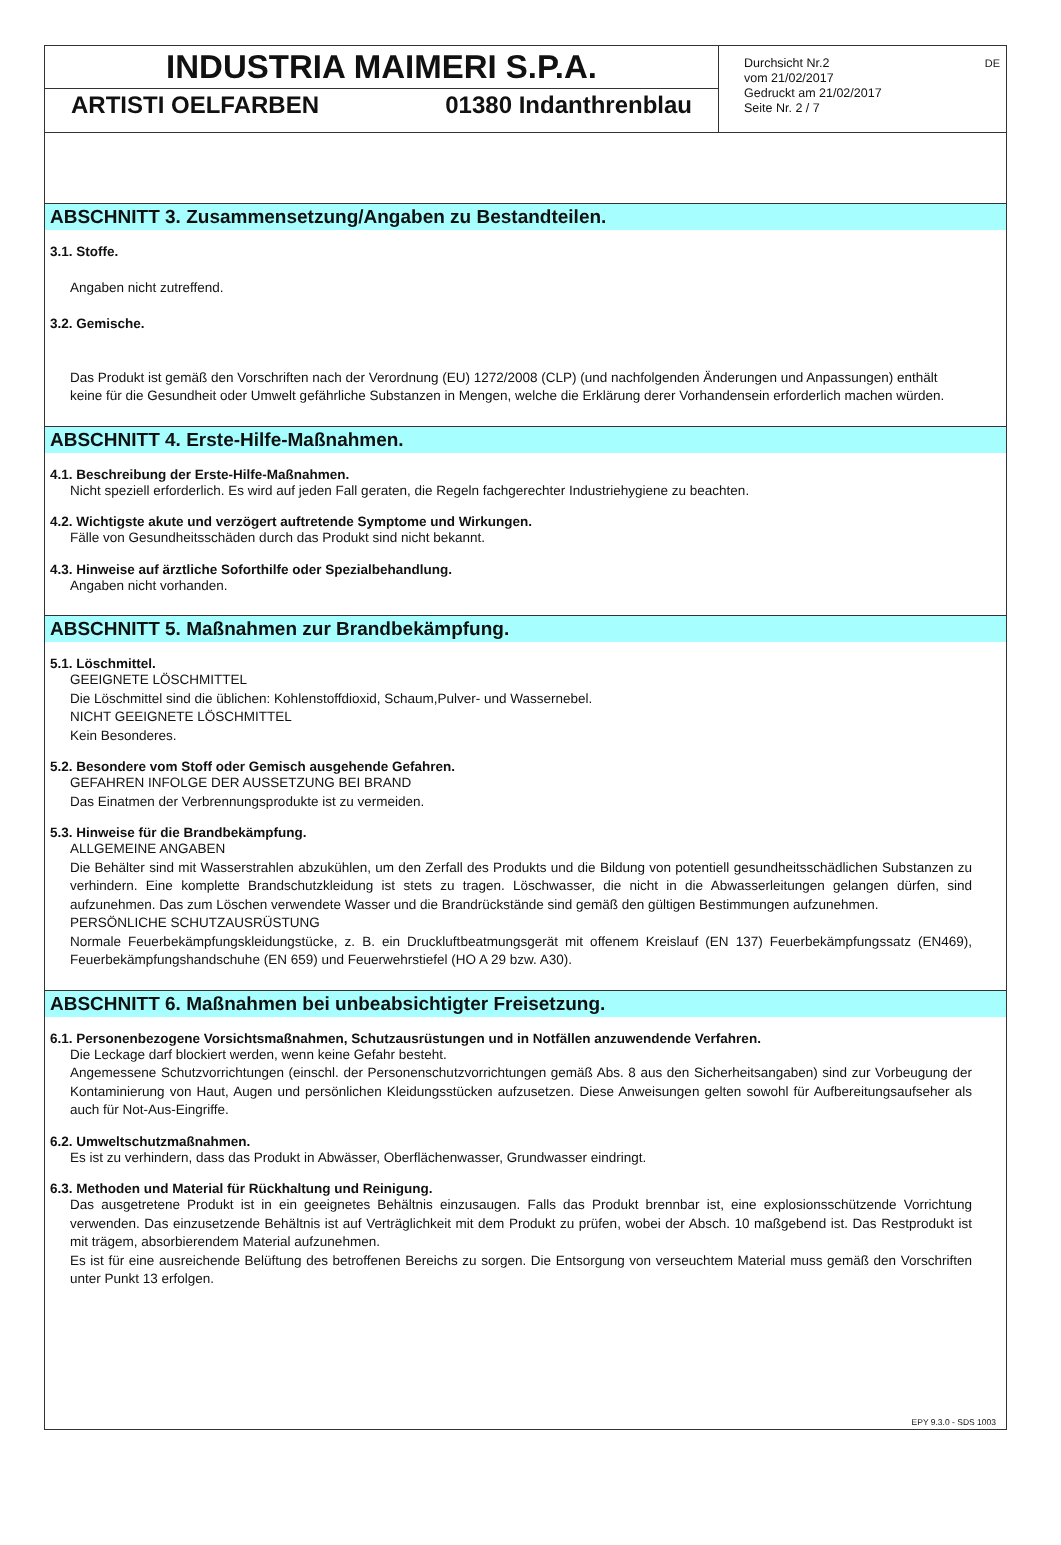INDUSTRIA MAIMERI S.P.A.
ARTISTI OELFARBEN 01380 Indanthrenblau
Durchsicht Nr.2
vom 21/02/2017
Gedruckt am 21/02/2017
Seite Nr. 2 / 7
DE
ABSCHNITT 3. Zusammensetzung/Angaben zu Bestandteilen.
3.1. Stoffe.
Angaben nicht zutreffend.
3.2. Gemische.
Das Produkt ist gemäß den Vorschriften nach der Verordnung (EU) 1272/2008 (CLP) (und nachfolgenden Änderungen und Anpassungen) enthält keine für die Gesundheit oder Umwelt gefährliche Substanzen in Mengen, welche die Erklärung derer Vorhandensein erforderlich machen würden.
ABSCHNITT 4. Erste-Hilfe-Maßnahmen.
4.1. Beschreibung der Erste-Hilfe-Maßnahmen.
Nicht speziell erforderlich. Es wird auf jeden Fall geraten, die Regeln fachgerechter Industriehygiene zu beachten.
4.2. Wichtigste akute und verzögert auftretende Symptome und Wirkungen.
Fälle von Gesundheitsschäden durch das Produkt sind nicht bekannt.
4.3. Hinweise auf ärztliche Soforthilfe oder Spezialbehandlung.
Angaben nicht vorhanden.
ABSCHNITT 5. Maßnahmen zur Brandbekämpfung.
5.1. Löschmittel.
GEEIGNETE LÖSCHMITTEL
Die Löschmittel sind die üblichen: Kohlenstoffdioxid, Schaum,Pulver- und Wassernebel.
NICHT GEEIGNETE LÖSCHMITTEL
Kein Besonderes.
5.2. Besondere vom Stoff oder Gemisch ausgehende Gefahren.
GEFAHREN INFOLGE DER AUSSETZUNG BEI BRAND
Das Einatmen der Verbrennungsprodukte ist zu vermeiden.
5.3. Hinweise für die Brandbekämpfung.
ALLGEMEINE ANGABEN
Die Behälter sind mit Wasserstrahlen abzukühlen, um den Zerfall des Produkts und die Bildung von potentiell gesundheitsschädlichen Substanzen zu verhindern. Eine komplette Brandschutzkleidung ist stets zu tragen. Löschwasser, die nicht in die Abwasserleitungen gelangen dürfen, sind aufzunehmen. Das zum Löschen verwendete Wasser und die Brandrückstände sind gemäß den gültigen Bestimmungen aufzunehmen.
PERSÖNLICHE SCHUTZAUSRÜSTUNG
Normale Feuerbekämpfungskleidungstücke, z. B. ein Druckluftbeatmungsgerät mit offenem Kreislauf (EN 137) Feuerbekämpfungssatz (EN469), Feuerbekämpfungshandschuhe (EN 659) und Feuerwehrstiefel (HO A 29 bzw. A30).
ABSCHNITT 6. Maßnahmen bei unbeabsichtigter Freisetzung.
6.1. Personenbezogene Vorsichtsmaßnahmen, Schutzausrüstungen und in Notfällen anzuwendende Verfahren.
Die Leckage darf blockiert werden, wenn keine Gefahr besteht.
Angemessene Schutzvorrichtungen (einschl. der Personenschutzvorrichtungen gemäß Abs. 8 aus den Sicherheitsangaben) sind zur Vorbeugung der Kontaminierung von Haut, Augen und persönlichen Kleidungsstücken aufzusetzen. Diese Anweisungen gelten sowohl für Aufbereitungsaufseher als auch für Not-Aus-Eingriffe.
6.2. Umweltschutzmaßnahmen.
Es ist zu verhindern, dass das Produkt in Abwässer, Oberflächenwasser, Grundwasser eindringt.
6.3. Methoden und Material für Rückhaltung und Reinigung.
Das ausgetretene Produkt ist in ein geeignetes Behältnis einzusaugen. Falls das Produkt brennbar ist, eine explosionsschützende Vorrichtung verwenden. Das einzusetzende Behältnis ist auf Verträglichkeit mit dem Produkt zu prüfen, wobei der Absch. 10 maßgebend ist. Das Restprodukt ist mit trägem, absorbierendem Material aufzunehmen.
Es ist für eine ausreichende Belüftung des betroffenen Bereichs zu sorgen. Die Entsorgung von verseuchtem Material muss gemäß den Vorschriften unter Punkt 13 erfolgen.
EPY 9.3.0 - SDS 1003